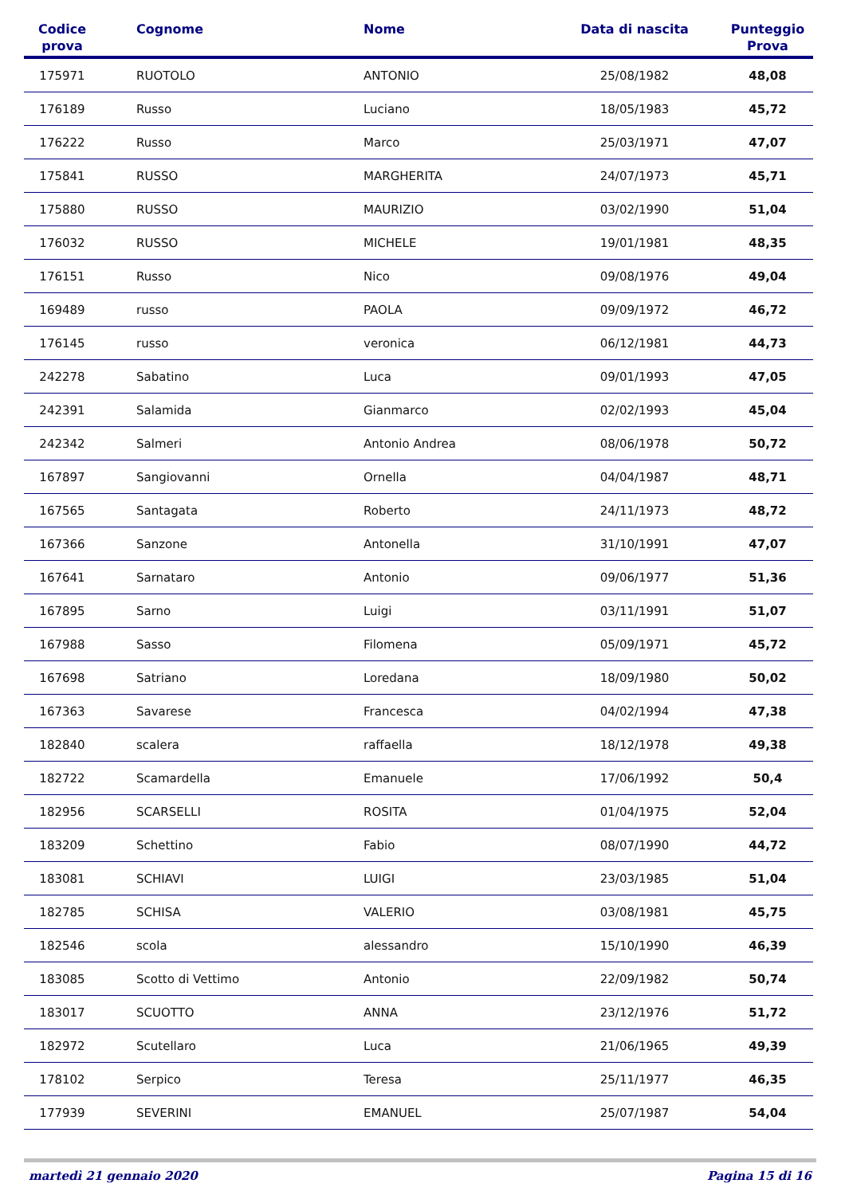| Codice prova | Cognome | Nome | Data di nascita | Punteggio Prova |
| --- | --- | --- | --- | --- |
| 175971 | RUOTOLO | ANTONIO | 25/08/1982 | 48,08 |
| 176189 | Russo | Luciano | 18/05/1983 | 45,72 |
| 176222 | Russo | Marco | 25/03/1971 | 47,07 |
| 175841 | RUSSO | MARGHERITA | 24/07/1973 | 45,71 |
| 175880 | RUSSO | MAURIZIO | 03/02/1990 | 51,04 |
| 176032 | RUSSO | MICHELE | 19/01/1981 | 48,35 |
| 176151 | Russo | Nico | 09/08/1976 | 49,04 |
| 169489 | russo | PAOLA | 09/09/1972 | 46,72 |
| 176145 | russo | veronica | 06/12/1981 | 44,73 |
| 242278 | Sabatino | Luca | 09/01/1993 | 47,05 |
| 242391 | Salamida | Gianmarco | 02/02/1993 | 45,04 |
| 242342 | Salmeri | Antonio Andrea | 08/06/1978 | 50,72 |
| 167897 | Sangiovanni | Ornella | 04/04/1987 | 48,71 |
| 167565 | Santagata | Roberto | 24/11/1973 | 48,72 |
| 167366 | Sanzone | Antonella | 31/10/1991 | 47,07 |
| 167641 | Sarnataro | Antonio | 09/06/1977 | 51,36 |
| 167895 | Sarno | Luigi | 03/11/1991 | 51,07 |
| 167988 | Sasso | Filomena | 05/09/1971 | 45,72 |
| 167698 | Satriano | Loredana | 18/09/1980 | 50,02 |
| 167363 | Savarese | Francesca | 04/02/1994 | 47,38 |
| 182840 | scalera | raffaella | 18/12/1978 | 49,38 |
| 182722 | Scamardella | Emanuele | 17/06/1992 | 50,4 |
| 182956 | SCARSELLI | ROSITA | 01/04/1975 | 52,04 |
| 183209 | Schettino | Fabio | 08/07/1990 | 44,72 |
| 183081 | SCHIAVI | LUIGI | 23/03/1985 | 51,04 |
| 182785 | SCHISA | VALERIO | 03/08/1981 | 45,75 |
| 182546 | scola | alessandro | 15/10/1990 | 46,39 |
| 183085 | Scotto di Vettimo | Antonio | 22/09/1982 | 50,74 |
| 183017 | SCUOTTO | ANNA | 23/12/1976 | 51,72 |
| 182972 | Scutellaro | Luca | 21/06/1965 | 49,39 |
| 178102 | Serpico | Teresa | 25/11/1977 | 46,35 |
| 177939 | SEVERINI | EMANUEL | 25/07/1987 | 54,04 |
martedì 21 gennaio 2020 Pagina 15 di 16